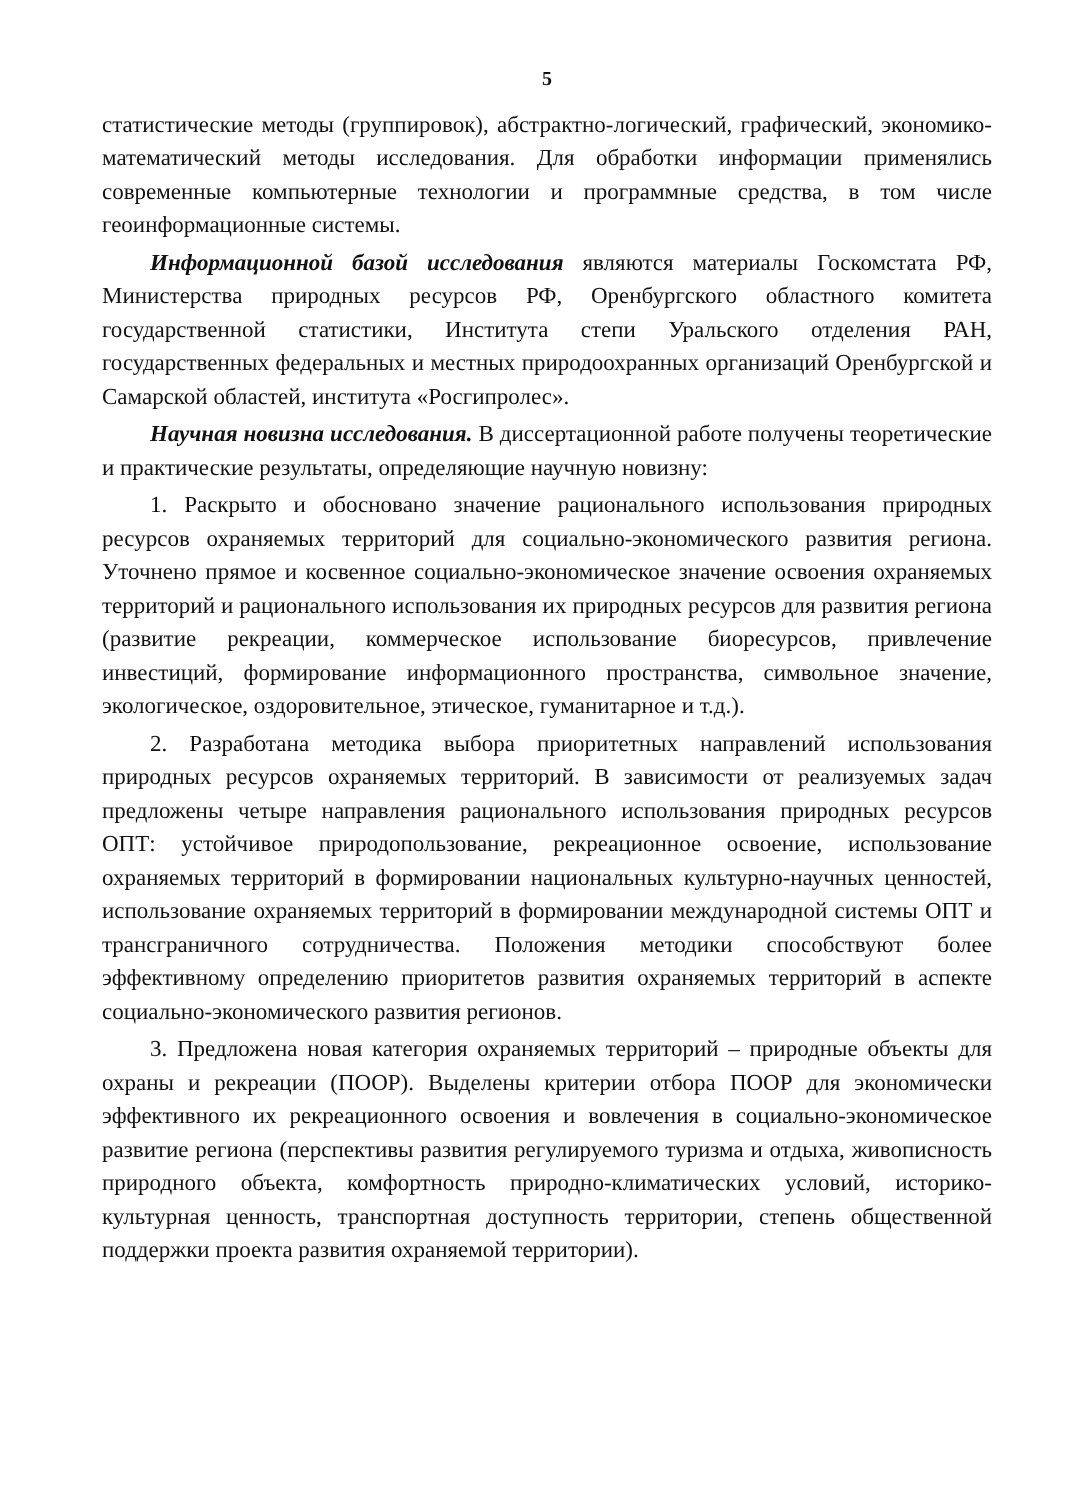5
статистические методы (группировок), абстрактно-логический, графический, экономико-математический методы исследования. Для обработки информации применялись современные компьютерные технологии и программные средства, в том числе геоинформационные системы.
Информационной базой исследования являются материалы Госкомстата РФ, Министерства природных ресурсов РФ, Оренбургского областного комитета государственной статистики, Института степи Уральского отделения РАН, государственных федеральных и местных природоохранных организаций Оренбургской и Самарской областей, института «Росгипролес».
Научная новизна исследования. В диссертационной работе получены теоретические и практические результаты, определяющие научную новизну:
1. Раскрыто и обосновано значение рационального использования природных ресурсов охраняемых территорий для социально-экономического развития региона. Уточнено прямое и косвенное социально-экономическое значение освоения охраняемых территорий и рационального использования их природных ресурсов для развития региона (развитие рекреации, коммерческое использование биоресурсов, привлечение инвестиций, формирование информационного пространства, символьное значение, экологическое, оздоровительное, этическое, гуманитарное и т.д.).
2. Разработана методика выбора приоритетных направлений использования природных ресурсов охраняемых территорий. В зависимости от реализуемых задач предложены четыре направления рационального использования природных ресурсов ОПТ: устойчивое природопользование, рекреационное освоение, использование охраняемых территорий в формировании национальных культурно-научных ценностей, использование охраняемых территорий в формировании международной системы ОПТ и трансграничного сотрудничества. Положения методики способствуют более эффективному определению приоритетов развития охраняемых территорий в аспекте социально-экономического развития регионов.
3. Предложена новая категория охраняемых территорий – природные объекты для охраны и рекреации (ПООР). Выделены критерии отбора ПООР для экономически эффективного их рекреационного освоения и вовлечения в социально-экономическое развитие региона (перспективы развития регулируемого туризма и отдыха, живописность природного объекта, комфортность природно-климатических условий, историко-культурная ценность, транспортная доступность территории, степень общественной поддержки проекта развития охраняемой территории).